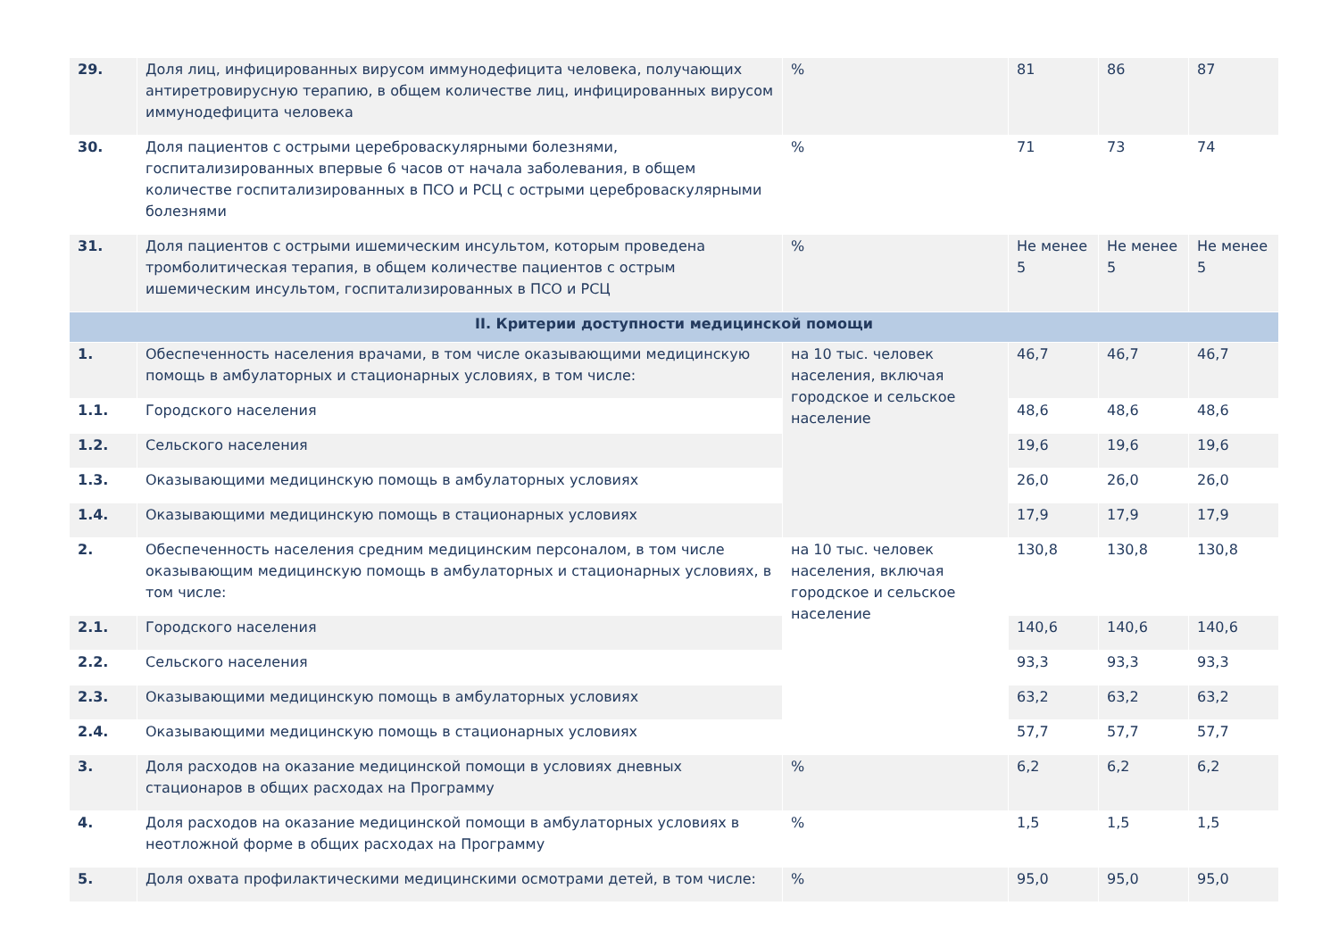| 29. | Доля лиц, инфицированных вирусом иммунодефицита человека, получающих антиретровирусную терапию, в общем количестве лиц, инфицированных вирусом иммунодефицита человека | % | 81 | 86 | 87 |
| 30. | Доля пациентов с острыми цереброваскулярными болезнями, госпитализированных впервые 6 часов от начала заболевания, в общем количестве госпитализированных в ПСО и РСЦ с острыми цереброваскулярными болезнями | % | 71 | 73 | 74 |
| 31. | Доля пациентов с острыми ишемическим инсультом, которым проведена тромболитическая терапия, в общем количестве пациентов с острым ишемическим инсультом, госпитализированных в ПСО и РСЦ | % | Не менее 5 | Не менее 5 | Не менее 5 |
| II. Критерии доступности медицинской помощи | | | | | |
| 1. | Обеспеченность населения врачами, в том числе оказывающими медицинскую помощь в амбулаторных и стационарных условиях, в том числе: | на 10 тыс. человек населения, включая городское и сельское население | 46,7 | 46,7 | 46,7 |
| 1.1. | Городского населения | | 48,6 | 48,6 | 48,6 |
| 1.2. | Сельского населения | | 19,6 | 19,6 | 19,6 |
| 1.3. | Оказывающими медицинскую помощь в амбулаторных условиях | | 26,0 | 26,0 | 26,0 |
| 1.4. | Оказывающими медицинскую помощь в стационарных условиях | | 17,9 | 17,9 | 17,9 |
| 2. | Обеспеченность населения средним медицинским персоналом, в том числе оказывающим медицинскую помощь в амбулаторных и стационарных условиях, в том числе: | на 10 тыс. человек населения, включая городское и сельское население | 130,8 | 130,8 | 130,8 |
| 2.1. | Городского населения | | 140,6 | 140,6 | 140,6 |
| 2.2. | Сельского населения | | 93,3 | 93,3 | 93,3 |
| 2.3. | Оказывающими медицинскую помощь в амбулаторных условиях | | 63,2 | 63,2 | 63,2 |
| 2.4. | Оказывающими медицинскую помощь в стационарных условиях | | 57,7 | 57,7 | 57,7 |
| 3. | Доля расходов на оказание медицинской помощи в условиях дневных стационаров в общих расходах на Программу | % | 6,2 | 6,2 | 6,2 |
| 4. | Доля расходов на оказание медицинской помощи в амбулаторных условиях в неотложной форме в общих расходах на Программу | % | 1,5 | 1,5 | 1,5 |
| 5. | Доля охвата профилактическими медицинскими осмотрами детей, в том числе: | % | 95,0 | 95,0 | 95,0 |